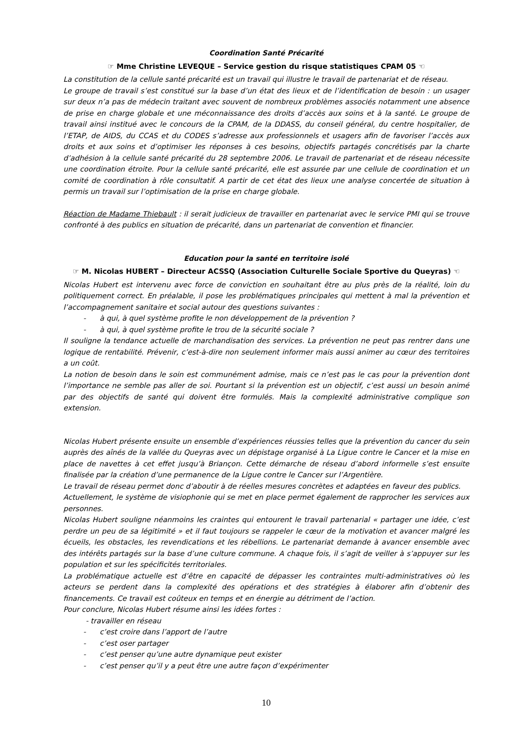Coordination Santé Précarité
☞ Mme Christine LEVEQUE – Service gestion du risque statistiques CPAM 05 ☜
La constitution de la cellule santé précarité est un travail qui illustre le travail de partenariat et de réseau.
Le groupe de travail s’est constitué sur la base d’un état des lieux et de l’identification de besoin : un usager sur deux n’a pas de médecin traitant avec souvent de nombreux problèmes associés notamment une absence de prise en charge globale et une méconnaissance des droits d’accès aux soins et à la santé. Le groupe de travail ainsi institué avec le concours de la CPAM, de la DDASS, du conseil général, du centre hospitalier, de l’ETAP, de AIDS, du CCAS et du CODES s’adresse aux professionnels et usagers afin de favoriser l’accès aux droits et aux soins et d’optimiser les réponses à ces besoins, objectifs partagés concrétisés par la charte d’adhésion à la cellule santé précarité du 28 septembre 2006. Le travail de partenariat et de réseau nécessite une coordination étroite. Pour la cellule santé précarité, elle est assurée par une cellule de coordination et un comité de coordination à rôle consultatif. A partir de cet état des lieux une analyse concertée de situation à permis un travail sur l’optimisation de la prise en charge globale.
Réaction de Madame Thiebault : il serait judicieux de travailler en partenariat avec le service PMI qui se trouve confronté à des publics en situation de précarité, dans un partenariat de convention et financier.
Education pour la santé en territoire isolé
☞ M. Nicolas HUBERT – Directeur ACSSQ (Association Culturelle Sociale Sportive du Queyras) ☜
Nicolas Hubert est intervenu avec force de conviction en souhaitant être au plus près de la réalité, loin du politiquement correct. En préalable, il pose les problématiques principales qui mettent à mal la prévention et l’accompagnement sanitaire et social autour des questions suivantes :
- à qui, à quel système profite le non développement de la prévention ?
- à qui, à quel système profite le trou de la sécurité sociale ?
Il souligne la tendance actuelle de marchandisation des services. La prévention ne peut pas rentrer dans une logique de rentabilité. Prévenir, c’est-à-dire non seulement informer mais aussi animer au cœur des territoires a un coût.
La notion de besoin dans le soin est communément admise, mais ce n’est pas le cas pour la prévention dont l’importance ne semble pas aller de soi. Pourtant si la prévention est un objectif, c’est aussi un besoin animé par des objectifs de santé qui doivent être formulés. Mais la complexité administrative complique son extension.
Nicolas Hubert présente ensuite un ensemble d’expériences réussies telles que la prévention du cancer du sein auprès des aînés de la vallée du Queyras avec un dépistage organisé à La Ligue contre le Cancer et la mise en place de navettes à cet effet jusqu’à Briançon. Cette démarche de réseau d’abord informelle s’est ensuite finalisée par la création d’une permanence de la Ligue contre le Cancer sur l’Argentière.
Le travail de réseau permet donc d’aboutir à de réelles mesures concrètes et adaptées en faveur des publics.
Actuellement, le système de visiophonie qui se met en place permet également de rapprocher les services aux personnes.
Nicolas Hubert souligne néanmoins les craintes qui entourent le travail partenarial « partager une idée, c’est perdre un peu de sa légitimité » et il faut toujours se rappeler le cœur de la motivation et avancer malgré les écueils, les obstacles, les revendications et les rébellions. Le partenariat demande à avancer ensemble avec des intérêts partagés sur la base d’une culture commune. A chaque fois, il s’agit de veiller à s’appuyer sur les population et sur les spécificités territoriales.
La problématique actuelle est d’être en capacité de dépasser les contraintes multi-administratives où les acteurs se perdent dans la complexité des opérations et des stratégies à élaborer afin d’obtenir des financements. Ce travail est coûteux en temps et en énergie au détriment de l’action.
Pour conclure, Nicolas Hubert résume ainsi les idées fortes :
- travailler en réseau
- c’est croire dans l’apport de l’autre
- c’est oser partager
- c’est penser qu’une autre dynamique peut exister
- c’est penser qu’il y a peut être une autre façon d’expérimenter
10